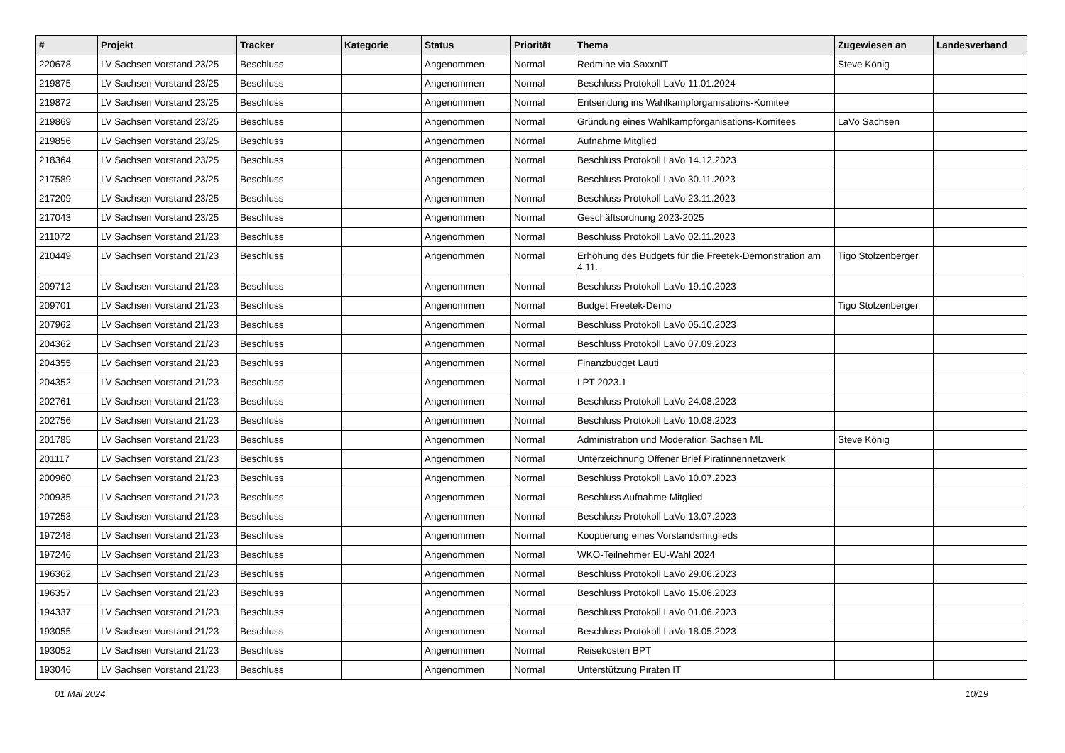| # | Projekt | Tracker | Kategorie | Status | Priorität | Thema | Zugewiesen an | Landesverband |
| --- | --- | --- | --- | --- | --- | --- | --- | --- |
| 220678 | LV Sachsen Vorstand 23/25 | Beschluss | | Angenommen | Normal | Redmine via SaxxnIT | Steve König | |
| 219875 | LV Sachsen Vorstand 23/25 | Beschluss | | Angenommen | Normal | Beschluss Protokoll LaVo 11.01.2024 | | |
| 219872 | LV Sachsen Vorstand 23/25 | Beschluss | | Angenommen | Normal | Entsendung ins Wahlkampforganisations-Komitee | | |
| 219869 | LV Sachsen Vorstand 23/25 | Beschluss | | Angenommen | Normal | Gründung eines Wahlkampforganisations-Komitees | LaVo Sachsen | |
| 219856 | LV Sachsen Vorstand 23/25 | Beschluss | | Angenommen | Normal | Aufnahme Mitglied | | |
| 218364 | LV Sachsen Vorstand 23/25 | Beschluss | | Angenommen | Normal | Beschluss Protokoll LaVo 14.12.2023 | | |
| 217589 | LV Sachsen Vorstand 23/25 | Beschluss | | Angenommen | Normal | Beschluss Protokoll LaVo 30.11.2023 | | |
| 217209 | LV Sachsen Vorstand 23/25 | Beschluss | | Angenommen | Normal | Beschluss Protokoll LaVo 23.11.2023 | | |
| 217043 | LV Sachsen Vorstand 23/25 | Beschluss | | Angenommen | Normal | Geschäftsordnung 2023-2025 | | |
| 211072 | LV Sachsen Vorstand 21/23 | Beschluss | | Angenommen | Normal | Beschluss Protokoll LaVo 02.11.2023 | | |
| 210449 | LV Sachsen Vorstand 21/23 | Beschluss | | Angenommen | Normal | Erhöhung des Budgets für die Freetek-Demonstration am 4.11. | Tigo Stolzenberger | |
| 209712 | LV Sachsen Vorstand 21/23 | Beschluss | | Angenommen | Normal | Beschluss Protokoll LaVo 19.10.2023 | | |
| 209701 | LV Sachsen Vorstand 21/23 | Beschluss | | Angenommen | Normal | Budget Freetek-Demo | Tigo Stolzenberger | |
| 207962 | LV Sachsen Vorstand 21/23 | Beschluss | | Angenommen | Normal | Beschluss Protokoll LaVo 05.10.2023 | | |
| 204362 | LV Sachsen Vorstand 21/23 | Beschluss | | Angenommen | Normal | Beschluss Protokoll LaVo 07.09.2023 | | |
| 204355 | LV Sachsen Vorstand 21/23 | Beschluss | | Angenommen | Normal | Finanzbudget Lauti | | |
| 204352 | LV Sachsen Vorstand 21/23 | Beschluss | | Angenommen | Normal | LPT 2023.1 | | |
| 202761 | LV Sachsen Vorstand 21/23 | Beschluss | | Angenommen | Normal | Beschluss Protokoll LaVo 24.08.2023 | | |
| 202756 | LV Sachsen Vorstand 21/23 | Beschluss | | Angenommen | Normal | Beschluss Protokoll LaVo 10.08.2023 | | |
| 201785 | LV Sachsen Vorstand 21/23 | Beschluss | | Angenommen | Normal | Administration und Moderation Sachsen ML | Steve König | |
| 201117 | LV Sachsen Vorstand 21/23 | Beschluss | | Angenommen | Normal | Unterzeichnung Offener Brief Piratinnennetzwerk | | |
| 200960 | LV Sachsen Vorstand 21/23 | Beschluss | | Angenommen | Normal | Beschluss Protokoll LaVo 10.07.2023 | | |
| 200935 | LV Sachsen Vorstand 21/23 | Beschluss | | Angenommen | Normal | Beschluss Aufnahme Mitglied | | |
| 197253 | LV Sachsen Vorstand 21/23 | Beschluss | | Angenommen | Normal | Beschluss Protokoll LaVo 13.07.2023 | | |
| 197248 | LV Sachsen Vorstand 21/23 | Beschluss | | Angenommen | Normal | Kooptierung eines Vorstandsmitglieds | | |
| 197246 | LV Sachsen Vorstand 21/23 | Beschluss | | Angenommen | Normal | WKO-Teilnehmer EU-Wahl 2024 | | |
| 196362 | LV Sachsen Vorstand 21/23 | Beschluss | | Angenommen | Normal | Beschluss Protokoll LaVo 29.06.2023 | | |
| 196357 | LV Sachsen Vorstand 21/23 | Beschluss | | Angenommen | Normal | Beschluss Protokoll LaVo 15.06.2023 | | |
| 194337 | LV Sachsen Vorstand 21/23 | Beschluss | | Angenommen | Normal | Beschluss Protokoll LaVo 01.06.2023 | | |
| 193055 | LV Sachsen Vorstand 21/23 | Beschluss | | Angenommen | Normal | Beschluss Protokoll LaVo 18.05.2023 | | |
| 193052 | LV Sachsen Vorstand 21/23 | Beschluss | | Angenommen | Normal | Reisekosten BPT | | |
| 193046 | LV Sachsen Vorstand 21/23 | Beschluss | | Angenommen | Normal | Unterstützung Piraten IT | | |
01 Mai 2024 10/19